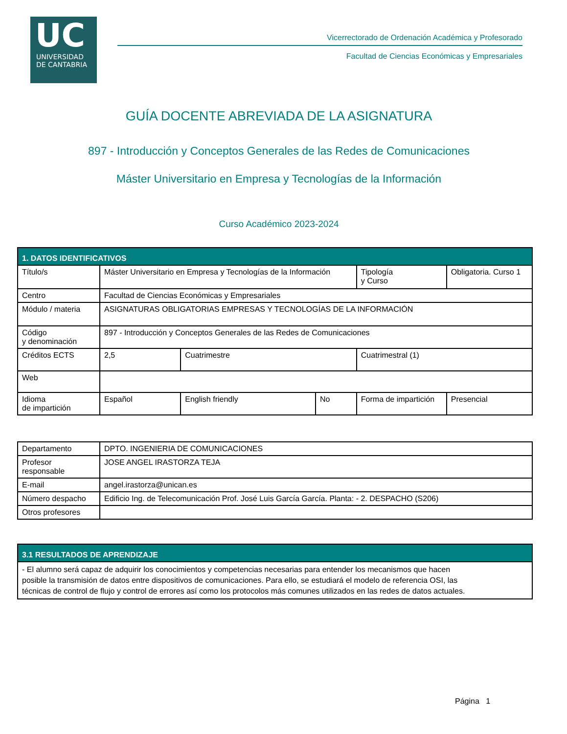UC
UNIVERSIDAD
DE CANTABRIA
Vicerrectorado de Ordenación Académica y Profesorado
Facultad de Ciencias Económicas y Empresariales
GUÍA DOCENTE ABREVIADA DE LA ASIGNATURA
897 - Introducción y Conceptos Generales de las Redes de Comunicaciones
Máster Universitario en Empresa y Tecnologías de la Información
Curso Académico 2023-2024
| 1. DATOS IDENTIFICATIVOS | | | | | |
| --- | --- | --- | --- | --- | --- |
| Título/s | Máster Universitario en Empresa y Tecnologías de la Información | | | Tipología y Curso | Obligatoria. Curso 1 |
| Centro | Facultad de Ciencias Económicas y Empresariales | | | | |
| Módulo / materia | ASIGNATURAS OBLIGATORIAS EMPRESAS Y TECNOLOGÍAS DE LA INFORMACIÓN | | | | |
| Código y denominación | 897 - Introducción y Conceptos Generales de las Redes de Comunicaciones | | | | |
| Créditos ECTS | 2,5 | Cuatrimestre | | Cuatrimestral (1) | |
| Web | | | | | |
| Idioma de impartición | Español | English friendly | No | Forma de impartición | Presencial |
| Departamento | DPTO. INGENIERIA DE COMUNICACIONES |
| Profesor responsable | JOSE ANGEL IRASTORZA TEJA |
| E-mail | angel.irastorza@unican.es |
| Número despacho | Edificio Ing. de Telecomunicación Prof. José Luis García García. Planta: - 2. DESPACHO (S206) |
| Otros profesores | |
| 3.1 RESULTADOS DE APRENDIZAJE |
| --- |
| - El alumno será capaz de adquirir los conocimientos y competencias necesarias para entender los mecanismos que hacen posible la transmisión de datos entre dispositivos de comunicaciones. Para ello, se estudiará el modelo de referencia OSI, las técnicas de control de flujo y control de errores así como los protocolos más comunes utilizados en las redes de datos actuales. |
Página 1